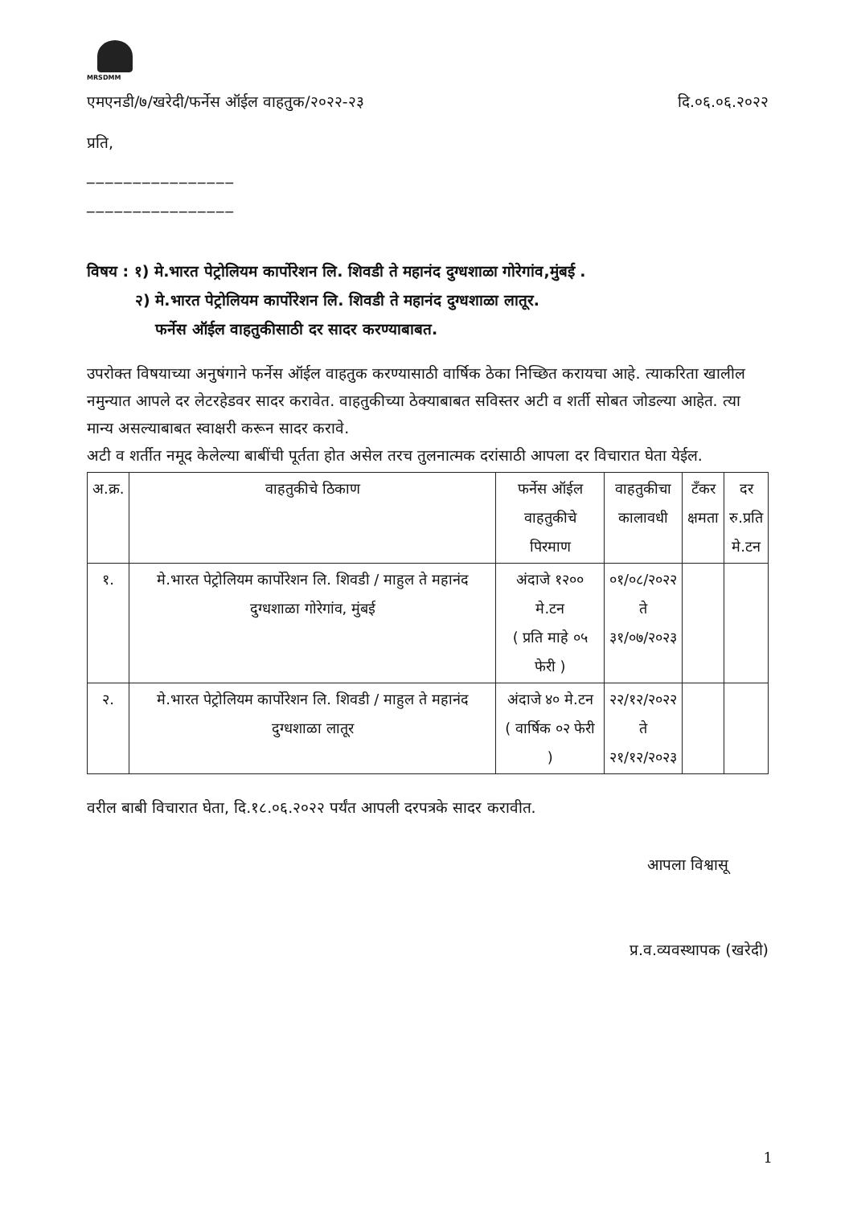MRSDMM
एमएनडी/७/खरेदी/फर्नेस ऑईल वाहतुक/२०२२-२३ दि.०६.०६.२०२२
प्रति,
________________
________________
विषय : १) मे.भारत पेट्रोलियम कार्पोरेशन लि. शिवडी ते महानंद दुग्धशाळा गोरेगांव,मुंबई .
२) मे.भारत पेट्रोलियम कार्पोरेशन लि. शिवडी ते महानंद दुग्धशाळा लातूर.
फर्नेस ऑईल वाहतुकीसाठी दर सादर करण्याबाबत.
उपरोक्त विषयाच्या अनुषंगाने फर्नेस ऑईल वाहतुक करण्यासाठी वार्षिक ठेका निच्छित करायचा आहे. त्याकरिता खालील नमुन्यात आपले दर लेटरहेडवर सादर करावेत. वाहतुकीच्या ठेक्याबाबत सविस्तर अटी व शर्ती सोबत जोडल्या आहेत. त्या मान्य असल्याबाबत स्वाक्षरी करून सादर करावे.
अटी व शर्तीत नमूद केलेल्या बाबींची पूर्तता होत असेल तरच तुलनात्मक दरांसाठी आपला दर विचारात घेता येईल.
| अ.क्र. | वाहतुकीचे ठिकाण | फर्नेस ऑईल वाहतुकीचे पिरमाण | वाहतुकीचा कालावधी | टँकर क्षमता | दर रु.प्रति मे.टन |
| --- | --- | --- | --- | --- | --- |
| १. | मे.भारत पेट्रोलियम कार्पोरेशन लि. शिवडी / माहुल ते महानंद दुग्धशाळा गोरेगांव, मुंबई | अंदाजे १२०० मे.टन ( प्रति माहे ०५ फेरी ) | ०१/०८/२०२२ ते ३१/०७/२०२३ | | |
| २. | मे.भारत पेट्रोलियम कार्पोरेशन लि. शिवडी / माहुल ते महानंद दुग्धशाळा लातूर | अंदाजे ४० मे.टन ( वार्षिक ०२ फेरी ) | २२/१२/२०२२ ते २१/१२/२०२३ | | |
वरील बाबी विचारात घेता, दि.१८.०६.२०२२ पर्यंत आपली दरपत्रके सादर करावीत.
आपला विश्वासू
प्र.व.व्यवस्थापक (खरेदी)
1